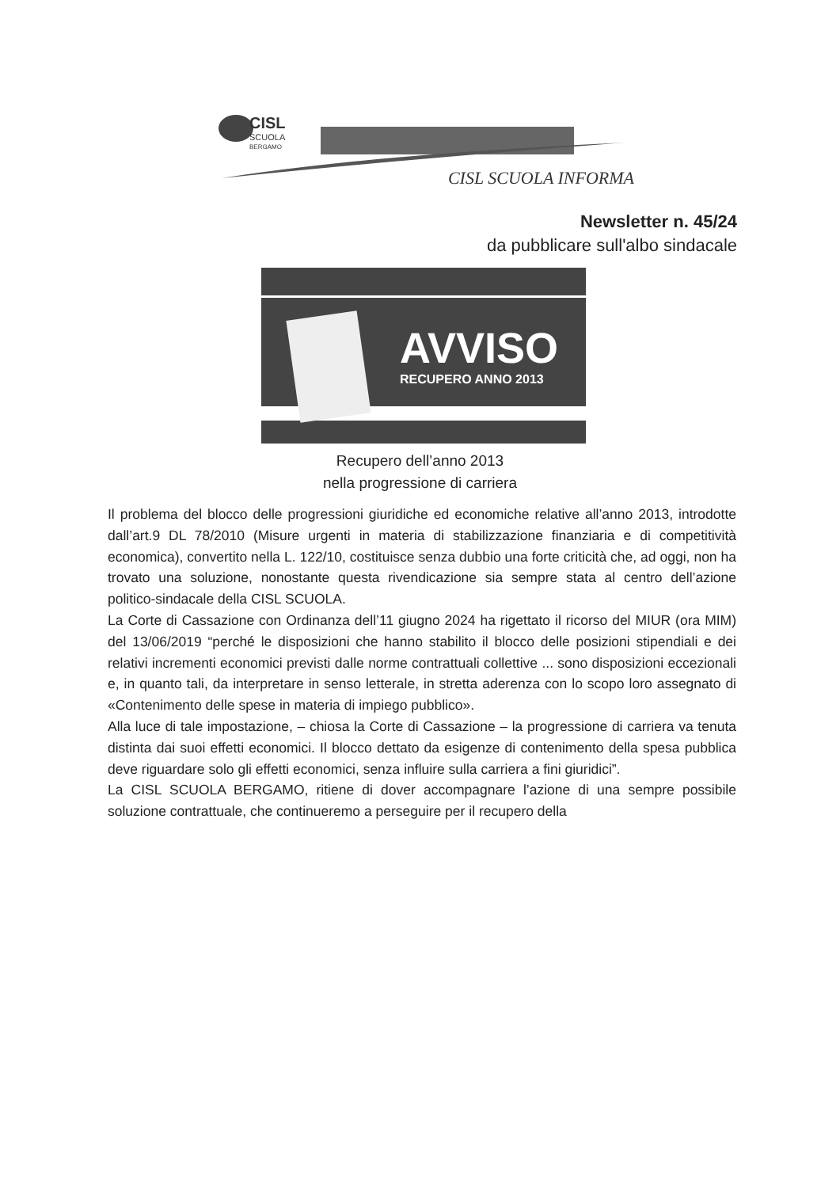CISL
SCUOLA
BERGAMO
CISL SCUOLA INFORMA
Newsletter n. 45/24
da pubblicare sull'albo sindacale
AVVISO
RECUPERO ANNO 2013
Recupero dell’anno 2013
nella progressione di carriera
Il problema del blocco delle progressioni giuridiche ed economiche relative all’anno 2013, introdotte dall’art.9 DL 78/2010 (Misure urgenti in materia di stabilizzazione finanziaria e di competitività economica), convertito nella L. 122/10, costituisce senza dubbio una forte criticità che, ad oggi, non ha trovato una soluzione, nonostante questa rivendicazione sia sempre stata al centro dell’azione politico-sindacale della CISL SCUOLA.
La Corte di Cassazione con Ordinanza dell’11 giugno 2024 ha rigettato il ricorso del MIUR (ora MIM) del 13/06/2019 “perché le disposizioni che hanno stabilito il blocco delle posizioni stipendiali e dei relativi incrementi economici previsti dalle norme contrattuali collettive ... sono disposizioni eccezionali e, in quanto tali, da interpretare in senso letterale, in stretta aderenza con lo scopo loro assegnato di «Contenimento delle spese in materia di impiego pubblico».
Alla luce di tale impostazione, – chiosa la Corte di Cassazione – la progressione di carriera va tenuta distinta dai suoi effetti economici. Il blocco dettato da esigenze di contenimento della spesa pubblica deve riguardare solo gli effetti economici, senza influire sulla carriera a fini giuridici”.
La CISL SCUOLA BERGAMO, ritiene di dover accompagnare l’azione di una sempre possibile soluzione contrattuale, che continueremo a perseguire per il recupero della